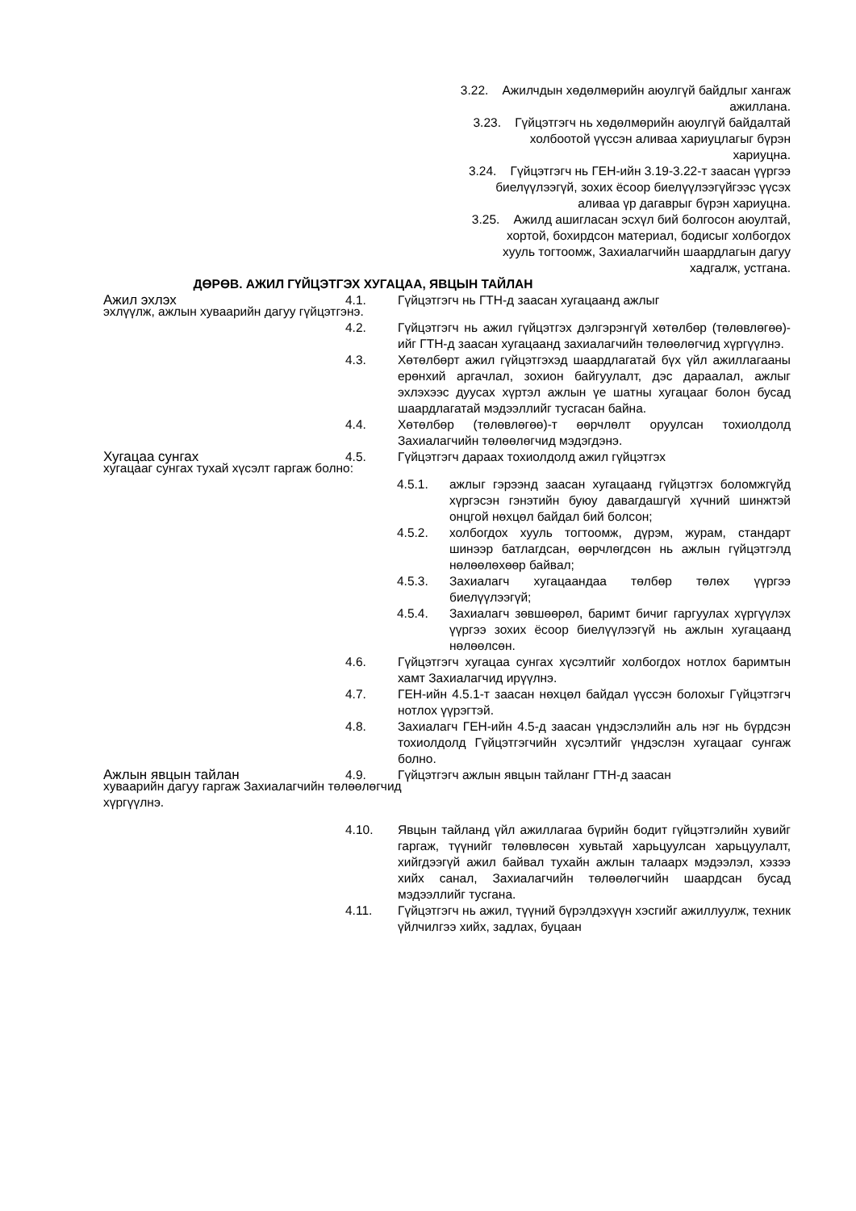3.22. Ажилчдын хөдөлмөрийн аюулгүй байдлыг хангаж
ажиллана.
3.23. Гүйцэтгэгч нь хөдөлмөрийн аюулгүй байдалтай
холбоотой үүссэн аливаа хариуцлагыг бүрэн
хариуцна.
3.24. Гүйцэтгэгч нь ГЕН-ийн 3.19-3.22-т заасан үүргээ
биелүүлээгүй, зохих ёсоор биелүүлээгүйгээс үүсэх
аливаа үр дагаврыг бүрэн хариуцна.
3.25. Ажилд ашигласан эсхүл бий болгосон аюултай,
хортой, бохирдсон материал, бодисыг холбогдох
хууль тогтоомж, Захиалагчийн шаардлагын дагуу
хадгалж, устгана.
ДӨРӨВ. АЖИЛ ГҮЙЦЭТГЭХ ХУГАЦАА, ЯВЦЫН ТАЙЛАН
Ажил эхлэх 4.1. Гүйцэтгэгч нь ГТН-д заасан хугацаанд ажлыг
эхлүүлж, ажлын хуваарийн дагуу гүйцэтгэнэ.
4.2. Гүйцэтгэгч нь ажил гүйцэтгэх дэлгэрэнгүй хөтөлбөр (төлөвлөгөө)-ийг ГТН-д заасан хугацаанд захиалагчийн төлөөлөгчид хүргүүлнэ.
4.3. Хөтөлбөрт ажил гүйцэтгэхэд шаардлагатай бүх үйл ажиллагааны ерөнхий аргачлал, зохион байгуулалт, дэс дараалал, ажлыг эхлэхээс дуусах хүртэл ажлын үе шатны хугацааг болон бусад шаардлагатай мэдээллийг тусгасан байна.
4.4. Хөтөлбөр (төлөвлөгөө)-т өөрчлөлт оруулсан тохиолдолд Захиалагчийн төлөөлөгчид мэдэгдэнэ.
Хугацаа сунгах 4.5. Гүйцэтгэгч дараах тохиолдолд ажил гүйцэтгэх
хугацааг сунгах тухай хүсэлт гаргаж болно:
4.5.1. ажлыг гэрээнд заасан хугацаанд гүйцэтгэх боломжгүйд хүргэсэн гэнэтийн буюу давагдашгүй хүчний шинжтэй онцгой нөхцөл байдал бий болсон;
4.5.2. холбогдох хууль тогтоомж, дүрэм, журам, стандарт шинээр батлагдсан, өөрчлөгдсөн нь ажлын гүйцэтгэлд нөлөөлөхөөр байвал;
4.5.3. Захиалагч хугацаандаа төлбөр төлөх үүргээ биелүүлээгүй;
4.5.4. Захиалагч зөвшөөрөл, баримт бичиг гаргуулах хүргүүлэх үүргээ зохих ёсоор биелүүлээгүй нь ажлын хугацаанд нөлөөлсөн.
4.6. Гүйцэтгэгч хугацаа сунгах хүсэлтийг холбогдох нотлох баримтын хамт Захиалагчид ирүүлнэ.
4.7. ГЕН-ийн 4.5.1-т заасан нөхцөл байдал үүссэн болохыг Гүйцэтгэгч нотлох үүрэгтэй.
4.8. Захиалагч ГЕН-ийн 4.5-д заасан үндэслэлийн аль нэг нь бүрдсэн тохиолдолд Гүйцэтгэгчийн хүсэлтийг үндэслэн хугацааг сунгаж болно.
Ажлын явцын тайлан 4.9. Гүйцэтгэгч ажлын явцын тайланг ГТН-д заасан
хуваарийн дагуу гаргаж Захиалагчийн төлөөлөгчид
хүргүүлнэ.
4.10. Явцын тайланд үйл ажиллагаа бүрийн бодит гүйцэтгэлийн хувийг гаргаж, түүнийг төлөвлөсөн хувьтай харьцуулсан харьцуулалт, хийгдээгүй ажил байвал тухайн ажлын талаарх мэдээлэл, хэзээ хийх санал, Захиалагчийн төлөөлөгчийн шаардсан бусад мэдээллийг тусгана.
4.11. Гүйцэтгэгч нь ажил, түүний бүрэлдэхүүн хэсгийг ажиллуулж, техник үйлчилгээ хийх, задлах, буцаан